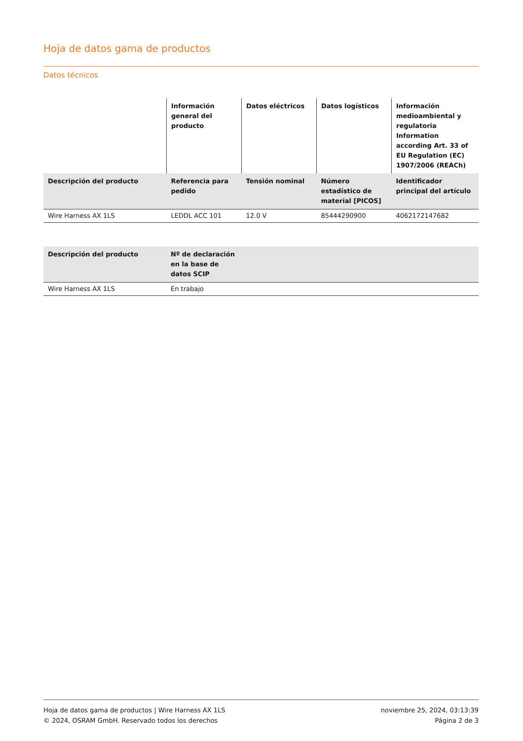Hoja de datos gama de productos
Datos técnicos
| | Información general del producto | Datos eléctricos | Datos logísticos | Información medioambiental y regulatoria Information according Art. 33 of EU Regulation (EC) 1907/2006 (REACh) |
| --- | --- | --- | --- | --- |
| Descripción del producto | Referencia para pedido | Tensión nominal | Número estadístico de material [PICOS] | Identificador principal del artículo |
| Wire Harness AX 1LS | LEDDL ACC 101 | 12.0 V | 85444290900 | 4062172147682 |
| Descripción del producto | Nº de declaración en la base de datos SCIP | |
| --- | --- | --- |
| Wire Harness AX 1LS | En trabajo | |
Hoja de datos gama de productos | Wire Harness AX 1LS
© 2024, OSRAM GmbH. Reservado todos los derechos
noviembre 25, 2024, 03:13:39
Página 2 de 3